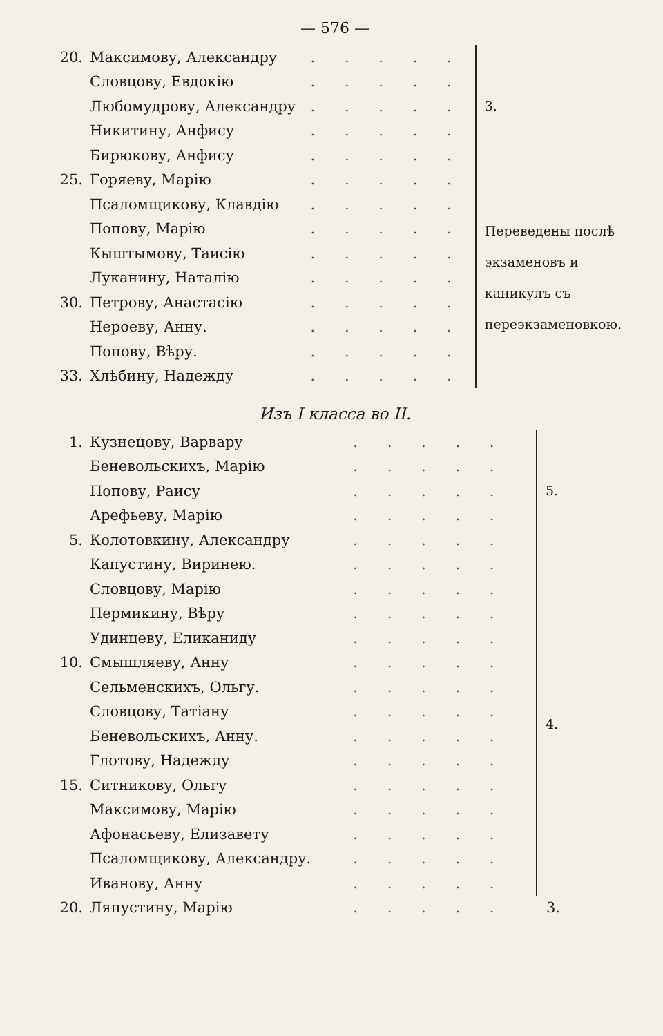— 576 —
| 20. | Максимову, Александру | . . . . . | 3. |
| | Словцову, Евдокію | . . . . . | |
| | Любомудрову, Александру | . . . . . | |
| | Никитину, Анфису | . . . . . | |
| | Бирюкову, Анфису | . . . . . | |
| 25. | Горяеву, Марію | . . . . . | Переведены послѣ экзаменовъ и каникулъ съ переэкзаменовкою. |
| | Псаломщикову, Клавдію | . . . . . | |
| | Попову, Марію | . . . . . | |
| | Кыштымову, Таисію | . . . . . | |
| | Луканину, Наталію | . . . . . | |
| 30. | Петрову, Анастасію | . . . . . | |
| | Нероеву, Анну. | . . . . . | |
| | Попову, Вѣру. | . . . . . | |
| 33. | Хлѣбину, Надежду | . . . . . | |
Изъ I класса во II.
| 1. | Кузнецову, Варвару | . . . . . | 5. |
| | Беневольскихъ, Марію | . . . . . | |
| | Попову, Раису | . . . . . | |
| | Арефьеву, Марію | . . . . . | |
| 5. | Колотовкину, Александру | . . . . . | |
| | Капустину, Виринею. | . . . . . | 4. |
| | Словцову, Марію | . . . . . | |
| | Пермикину, Вѣру | . . . . . | |
| | Удинцеву, Еликаниду | . . . . . | |
| 10. | Смышляеву, Анну | . . . . . | |
| | Сельменскихъ, Ольгу. | . . . . . | |
| | Словцову, Татіану | . . . . . | |
| | Беневольскихъ, Анну. | . . . . . | |
| | Глотову, Надежду | . . . . . | |
| 15. | Ситникову, Ольгу | . . . . . | |
| | Максимову, Марію | . . . . . | |
| | Афонасьеву, Елизавету | . . . . . | |
| | Псаломщикову, Александру. | . . . . . | |
| | Иванову, Анну | . . . . . | |
| 20. | Ляпустину, Марію | . . . . . | 3. |